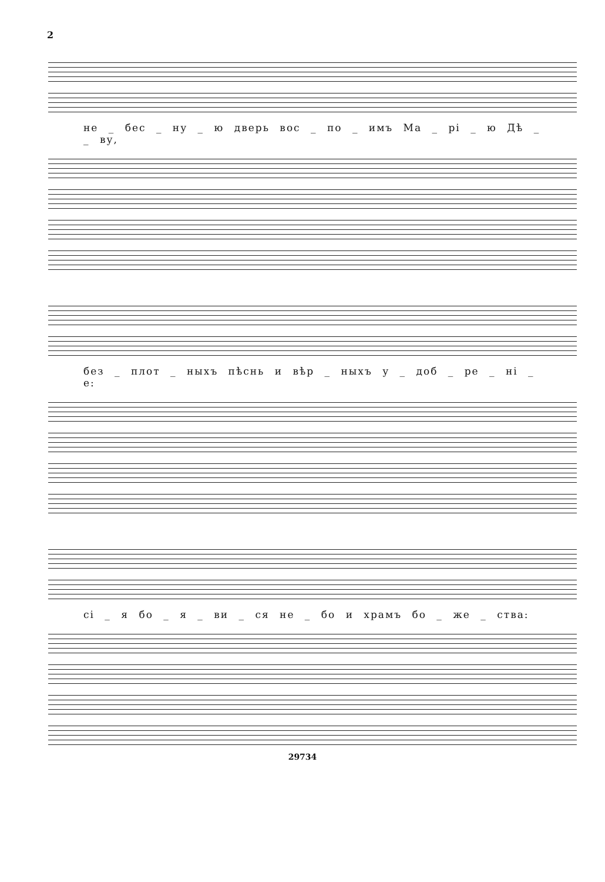2
не _ бес _ ну _ ю дверь вос _ по _ имъ Ма _ рі _ ю Дѣ _ _ ву,
без _ плот _ ныхъ пѣснь и вѣр _ ныхъ у _ доб _ ре _ ні _ е:
сі _ я бо _ я _ ви _ ся не _ бо и храмъ бо _ же _ ства:
29734